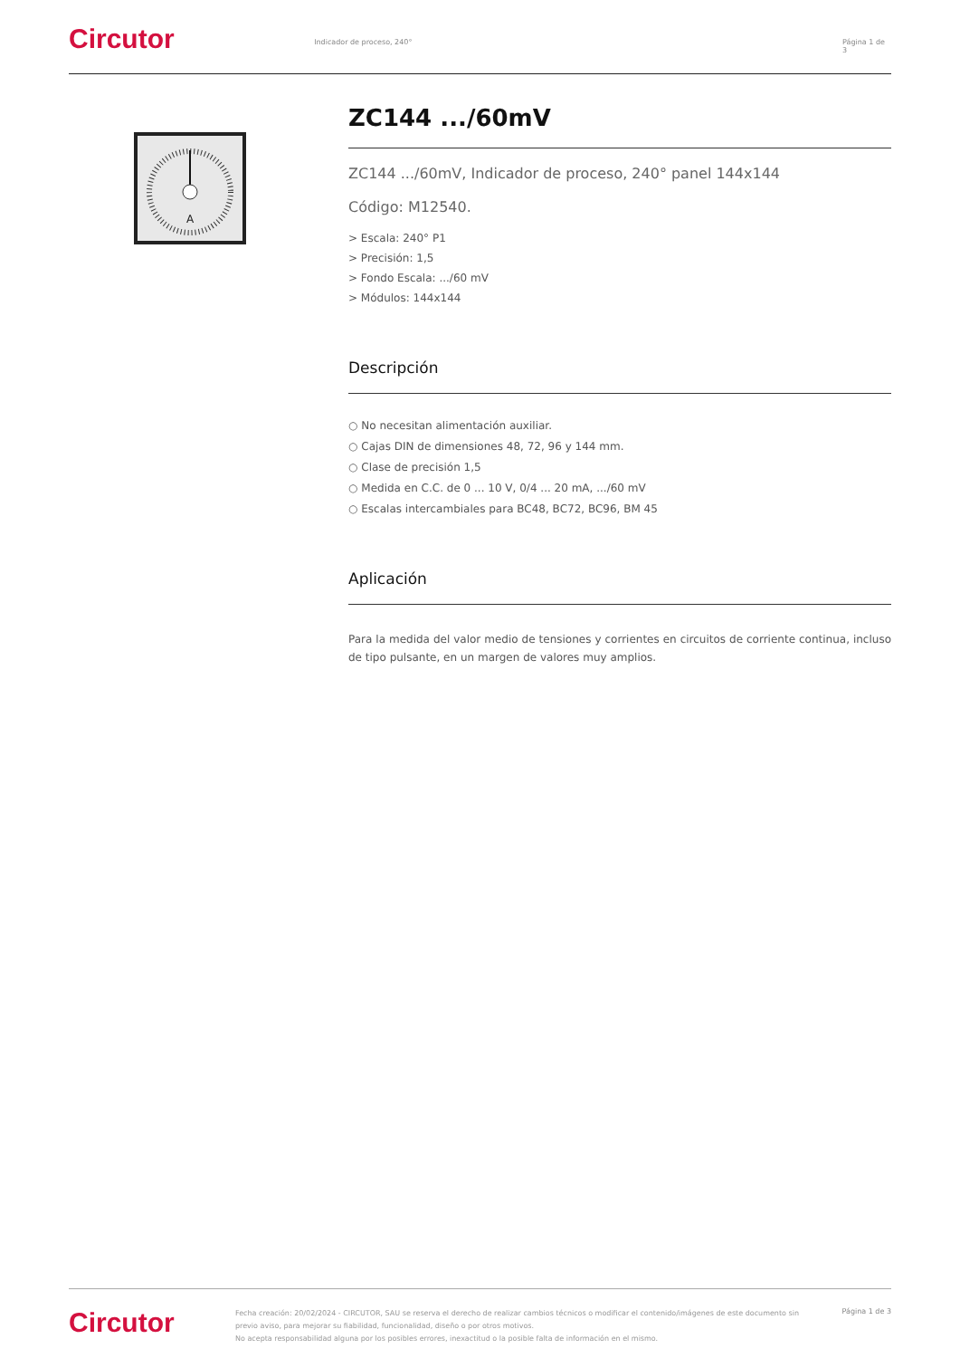Circutor
Indicador de proceso, 240° Página 1 de 3
A
ZC144 .../60mV
ZC144 .../60mV, Indicador de proceso, 240° panel 144x144
Código: M12540.
> Escala: 240° P1
> Precisión: 1,5
> Fondo Escala: .../60 mV
> Módulos: 144x144
Descripción
○ No necesitan alimentación auxiliar.
○ Cajas DIN de dimensiones 48, 72, 96 y 144 mm.
○ Clase de precisión 1,5
○ Medida en C.C. de 0 ... 10 V, 0/4 ... 20 mA, .../60 mV
○ Escalas intercambiales para BC48, BC72, BC96, BM 45
Aplicación
Para la medida del valor medio de tensiones y corrientes en circuitos de corriente continua, incluso de tipo pulsante, en un margen de valores muy amplios.
Circutor
Fecha creación: 20/02/2024 - CIRCUTOR, SAU se reserva el derecho de realizar cambios técnicos o modificar el contenido/imágenes de este documento sin previo aviso, para mejorar su fiabilidad, funcionalidad, diseño o por otros motivos.
No acepta responsabilidad alguna por los posibles errores, inexactitud o la posible falta de información en el mismo.
Página 1 de 3